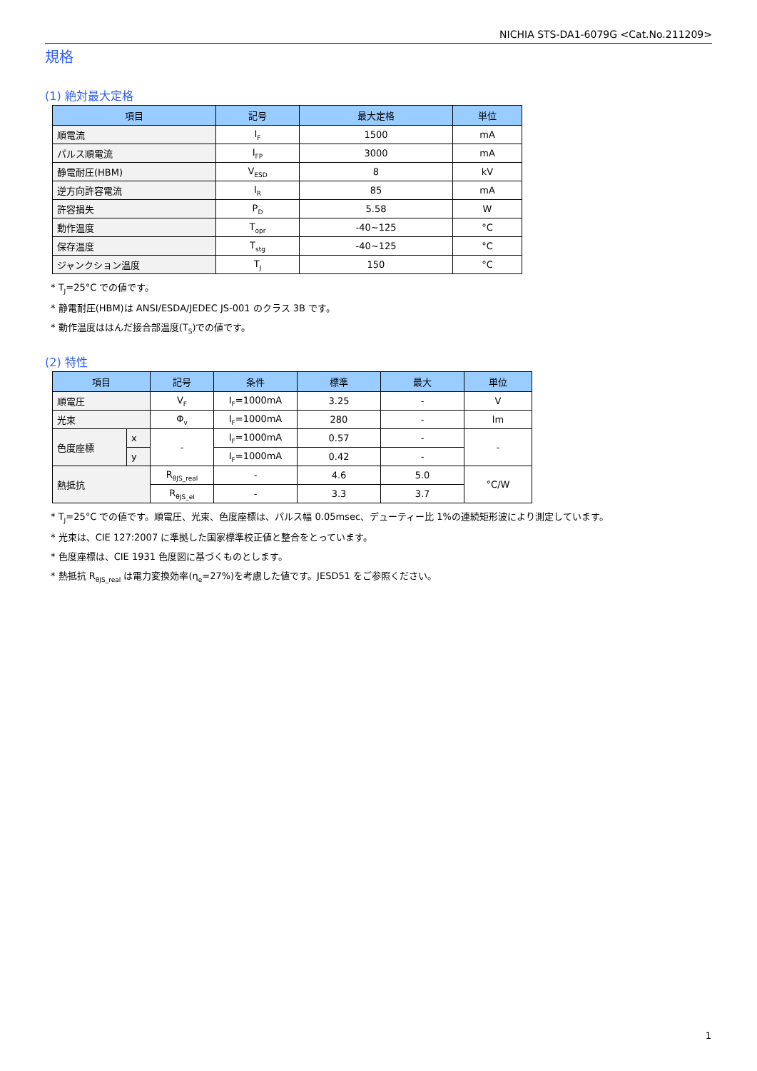NICHIA STS-DA1-6079G <Cat.No.211209>
規格
(1) 絶対最大定格
| 項目 | 記号 | 最大定格 | 単位 |
| --- | --- | --- | --- |
| 順電流 | I<sub>F</sub> | 1500 | mA |
| パルス順電流 | I<sub>FP</sub> | 3000 | mA |
| 静電耐圧(HBM) | V<sub>ESD</sub> | 8 | kV |
| 逆方向許容電流 | I<sub>R</sub> | 85 | mA |
| 許容損失 | P<sub>D</sub> | 5.58 | W |
| 動作温度 | T<sub>opr</sub> | -40~125 | °C |
| 保存温度 | T<sub>stg</sub> | -40~125 | °C |
| ジャンクション温度 | T<sub>J</sub> | 150 | °C |
* T<sub>J</sub>=25°C での値です。
* 静電耐圧(HBM)は ANSI/ESDA/JEDEC JS-001 のクラス 3B です。
* 動作温度ははんだ接合部温度(T<sub>S</sub>)での値です。
(2) 特性
| 項目 | | 記号 | 条件 | 標準 | 最大 | 単位 |
| --- | --- | --- | --- | --- | --- | --- |
| 順電圧 | | V<sub>F</sub> | I<sub>F</sub>=1000mA | 3.25 | - | V |
| 光束 | | Φ<sub>v</sub> | I<sub>F</sub>=1000mA | 280 | - | lm |
| 色度座標 | x | - | I<sub>F</sub>=1000mA | 0.57 | - | - |
| | y | | I<sub>F</sub>=1000mA | 0.42 | - | |
| 熱抵抗 | | R<sub>θJS_real</sub> | - | 4.6 | 5.0 | °C/W |
| | | R<sub>θJS_el</sub> | - | 3.3 | 3.7 | |
* T<sub>J</sub>=25°C での値です。順電圧、光束、色度座標は、パルス幅 0.05msec、デューティー比 1%の連続矩形波により測定しています。
* 光束は、CIE 127:2007 に準拠した国家標準校正値と整合をとっています。
* 色度座標は、CIE 1931 色度図に基づくものとします。
* 熱抵抗 R<sub>θJS_real</sub> は電力変換効率(η<sub>e</sub>=27%)を考慮した値です。JESD51 をご参照ください。
1